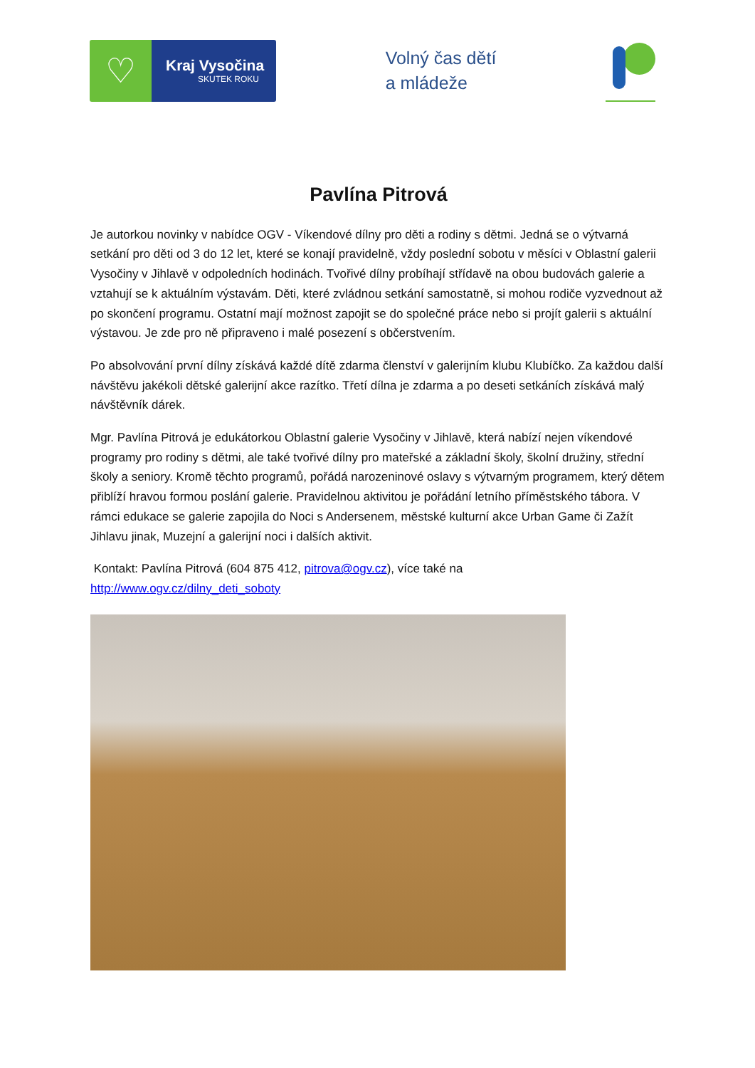♡
Kraj Vysočina
SKUTEK ROKU
Volný čas dětí
a mládeže
Pavlína Pitrová
Je autorkou novinky v nabídce OGV - Víkendové dílny pro děti a rodiny s dětmi. Jedná se o výtvarná setkání pro děti od 3 do 12 let, které se konají pravidelně, vždy poslední sobotu v měsíci v Oblastní galerii Vysočiny v Jihlavě v odpoledních hodinách. Tvořivé dílny probíhají střídavě na obou budovách galerie a vztahují se k aktuálním výstavám. Děti, které zvládnou setkání samostatně, si mohou rodiče vyzvednout až po skončení programu. Ostatní mají možnost zapojit se do společné práce nebo si projít galerii s aktuální výstavou. Je zde pro ně připraveno i malé posezení s občerstvením.
Po absolvování první dílny získává každé dítě zdarma členství v galerijním klubu Klubíčko. Za každou další návštěvu jakékoli dětské galerijní akce razítko. Třetí dílna je zdarma a po deseti setkáních získává malý návštěvník dárek.
Mgr. Pavlína Pitrová je edukátorkou Oblastní galerie Vysočiny v Jihlavě, která nabízí nejen víkendové programy pro rodiny s dětmi, ale také tvořivé dílny pro mateřské a základní školy, školní družiny, střední školy a seniory. Kromě těchto programů, pořádá narozeninové oslavy s výtvarným programem, který dětem přiblíží hravou formou poslání galerie. Pravidelnou aktivitou je pořádání letního příměstského tábora. V rámci edukace se galerie zapojila do Noci s Andersenem, městské kulturní akce Urban Game či Zažít Jihlavu jinak, Muzejní a galerijní noci i dalších aktivit.
Kontakt: Pavlína Pitrová (604 875 412, pitrova@ogv.cz), více také na
http://www.ogv.cz/dilny_deti_soboty